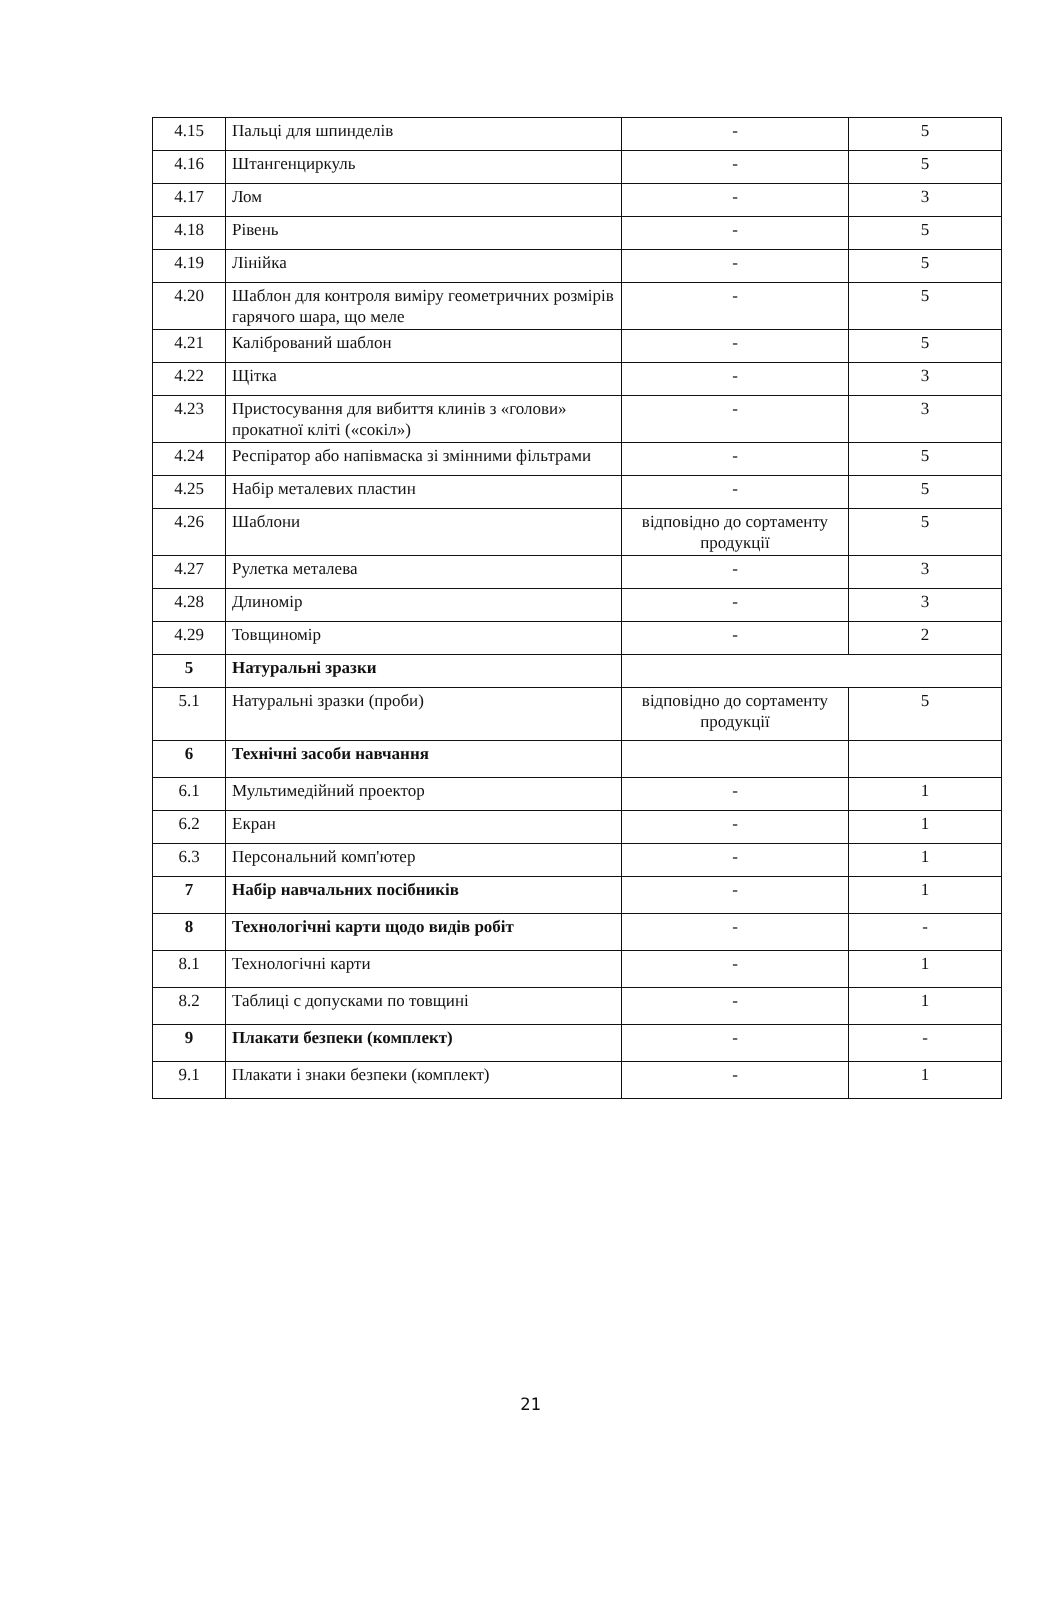| 4.15 | Пальці для шпинделів | - | 5 |
| 4.16 | Штангенциркуль | - | 5 |
| 4.17 | Лом | - | 3 |
| 4.18 | Рівень | - | 5 |
| 4.19 | Лінійка | - | 5 |
| 4.20 | Шаблон для контроля виміру геометричних розмірів гарячого шара, що меле | - | 5 |
| 4.21 | Калібрований шаблон | - | 5 |
| 4.22 | Щітка | - | 3 |
| 4.23 | Пристосування для вибиття клинів з «голови» прокатної кліті («сокіл») | - | 3 |
| 4.24 | Респіратор або напівмаска зі змінними фільтрами | - | 5 |
| 4.25 | Набір металевих пластин | - | 5 |
| 4.26 | Шаблони | відповідно до сортаменту продукції | 5 |
| 4.27 | Рулетка металева | - | 3 |
| 4.28 | Длиномір | - | 3 |
| 4.29 | Товщиномір | - | 2 |
| 5 | Натуральні зразки | | |
| 5.1 | Натуральні зразки (проби) | відповідно до сортаменту продукції | 5 |
| 6 | Технічні засоби навчання | | |
| 6.1 | Мультимедійний проектор | - | 1 |
| 6.2 | Екран | - | 1 |
| 6.3 | Персональний комп'ютер | - | 1 |
| 7 | Набір навчальних посібників | - | 1 |
| 8 | Технологічні карти щодо видів робіт | - | - |
| 8.1 | Технологічні карти | - | 1 |
| 8.2 | Таблиці с допусками по товщині | - | 1 |
| 9 | Плакати безпеки (комплект) | - | - |
| 9.1 | Плакати і знаки безпеки (комплект) | - | 1 |
21